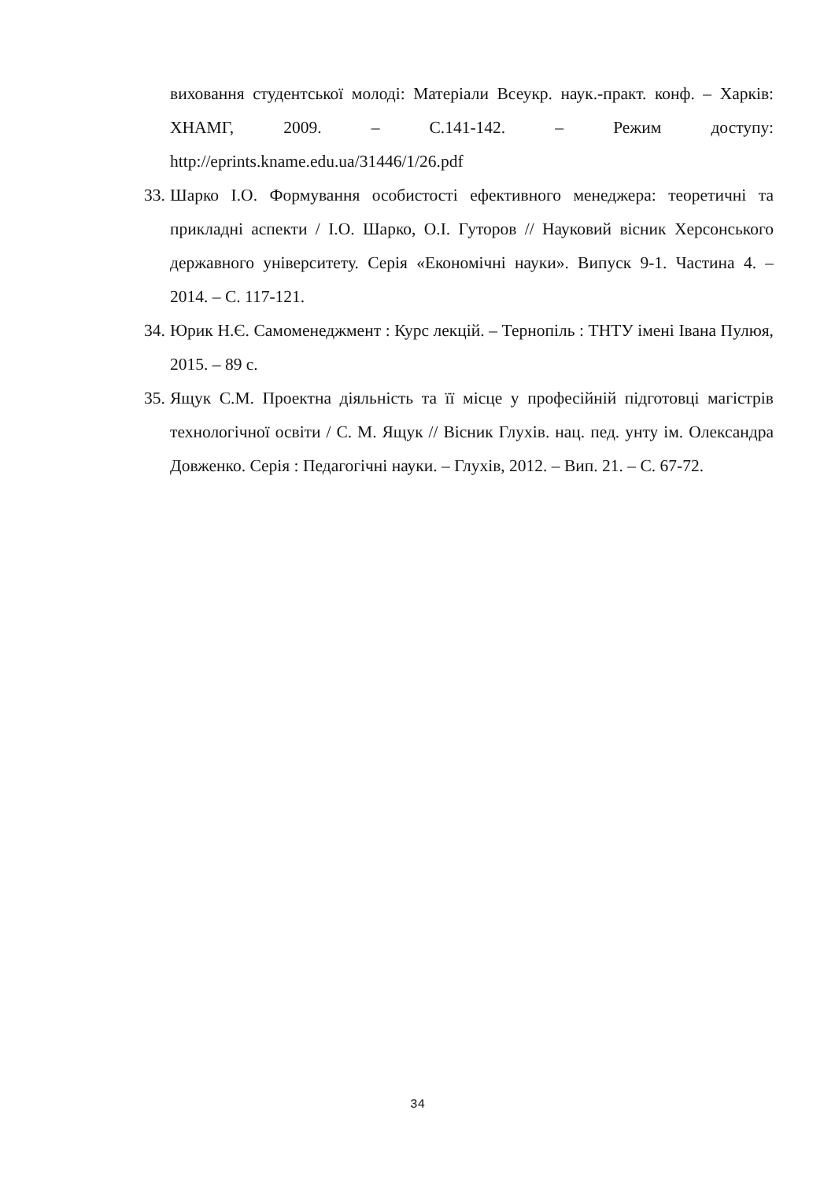виховання студентської молоді: Матеріали Всеукр. наук.-практ. конф. – Харків: ХНАМГ, 2009. – С.141-142. – Режим доступу: http://eprints.kname.edu.ua/31446/1/26.pdf
33. Шарко І.О. Формування особистості ефективного менеджера: теоретичні та прикладні аспекти / І.О. Шарко, О.І. Гуторов // Науковий вісник Херсонського державного університету. Серія «Економічні науки». Випуск 9-1. Частина 4. – 2014. – С. 117-121.
34. Юрик Н.Є. Самоменеджмент : Курс лекцій. – Тернопіль : ТНТУ імені Івана Пулюя, 2015. – 89 с.
35. Ящук С.М. Проектна діяльність та її місце у професійній підготовці магістрів технологічної освіти / С. М. Ящук // Вісник Глухів. нац. пед. унту ім. Олександра Довженко. Серія : Педагогічні науки. – Глухів, 2012. – Вип. 21. – С. 67-72.
34